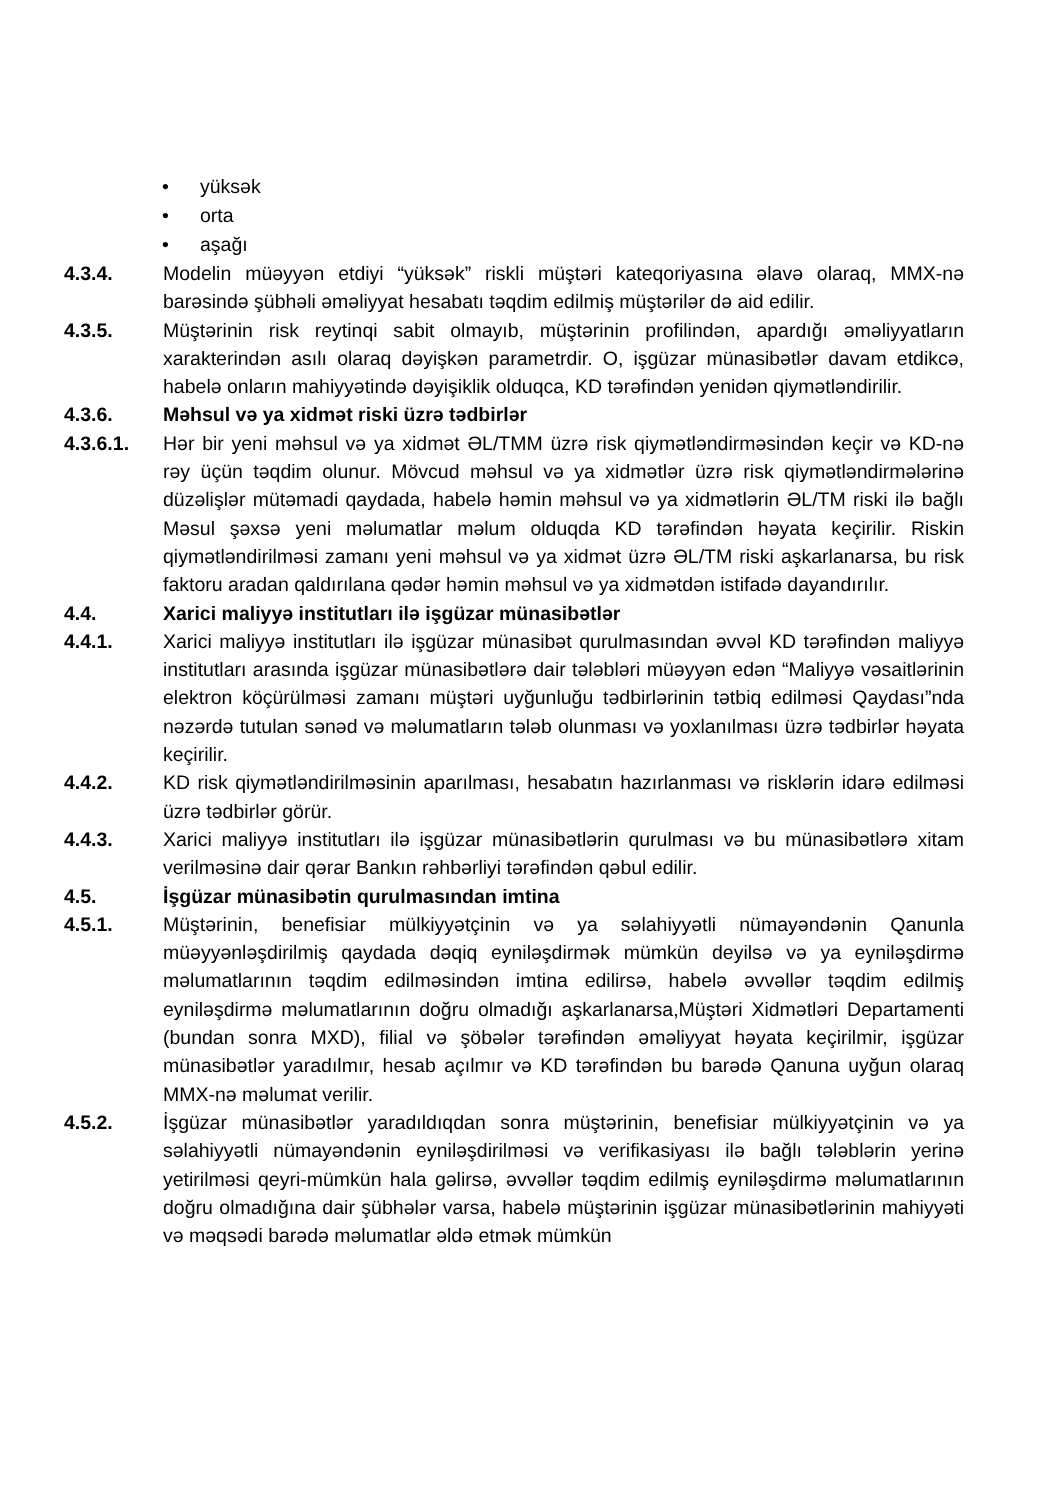• yüksək
• orta
• aşağı
4.3.4. Modelin müəyyən etdiyi “yüksək” riskli müştəri kateqoriyasına əlavə olaraq, MMX-nə barəsində şübhəli əməliyyat hesabatı təqdim edilmiş müştərilər də aid edilir.
4.3.5. Müştərinin risk reytinqi sabit olmayıb, müştərinin profilindən, apardığı əməliyyatların xarakterindən asılı olaraq dəyişkən parametrdir. O, işgüzar münasibətlər davam etdikcə, habelə onların mahiyyətində dəyişiklik olduqca, KD tərəfindən yenidən qiymətləndirilir.
4.3.6. Məhsul və ya xidmət riski üzrə tədbirlər
4.3.6.1. Hər bir yeni məhsul və ya xidmət ƏL/TMM üzrə risk qiymətləndirməsindən keçir və KD-nə rəy üçün təqdim olunur. Mövcud məhsul və ya xidmətlər üzrə risk qiymətləndirmələrinə düzəlişlər mütəmadi qaydada, habelə həmin məhsul və ya xidmətlərin ƏL/TM riski ilə bağlı Məsul şəxsə yeni məlumatlar məlum olduqda KD tərəfindən həyata keçirilir. Riskin qiymətləndirilməsi zamanı yeni məhsul və ya xidmət üzrə ƏL/TM riski aşkarlanarsa, bu risk faktoru aradan qaldırılana qədər həmin məhsul və ya xidmətdən istifadə dayandırılır.
4.4. Xarici maliyyə institutları ilə işgüzar münasibətlər
4.4.1. Xarici maliyyə institutları ilə işgüzar münasibət qurulmasından əvvəl KD tərəfindən maliyyə institutları arasında işgüzar münasibətlərə dair tələbləri müəyyən edən “Maliyyə vəsaitlərinin elektron köçürülməsi zamanı müştəri uyğunluğu tədbirlərinin tətbiq edilməsi Qaydası”nda nəzərdə tutulan sənəd və məlumatların tələb olunması və yoxlanılması üzrə tədbirlər həyata keçirilir.
4.4.2. KD risk qiymətləndirilməsinin aparılması, hesabatın hazırlanması və risklərin idarə edilməsi üzrə tədbirlər görür.
4.4.3. Xarici maliyyə institutları ilə işgüzar münasibətlərin qurulması və bu münasibətlərə xitam verilməsinə dair qərar Bankın rəhbərliyi tərəfindən qəbul edilir.
4.5. İşgüzar münasibətin qurulmasından imtina
4.5.1. Müştərinin, benefisiar mülkiyyətçinin və ya səlahiyyətli nümayəndənin Qanunla müəyyənləşdirilmiş qaydada dəqiq eyniləşdirmək mümkün deyilsə və ya eyniləşdirmə məlumatlarının təqdim edilməsindən imtina edilirsə, habelə əvvəllər təqdim edilmiş eyniləşdirmə məlumatlarının doğru olmadığı aşkarlanarsa,Müştəri Xidmətləri Departamenti (bundan sonra MXD), filial və şöbələr tərəfindən əməliyyat həyata keçirilmir, işgüzar münasibətlər yaradılmır, hesab açılmır və KD tərəfindən bu barədə Qanuna uyğun olaraq MMX-nə məlumat verilir.
4.5.2. İşgüzar münasibətlər yaradıldıqdan sonra müştərinin, benefisiar mülkiyyətçinin və ya səlahiyyətli nümayəndənin eyniləşdirilməsi və verifikasiyası ilə bağlı tələblərin yerinə yetirilməsi qeyri-mümkün hala gəlirsə, əvvəllər təqdim edilmiş eyniləşdirmə məlumatlarının doğru olmadığına dair şübhələr varsa, habelə müştərinin işgüzar münasibətlərinin mahiyyəti və məqsədi barədə məlumatlar əldə etmək mümkün